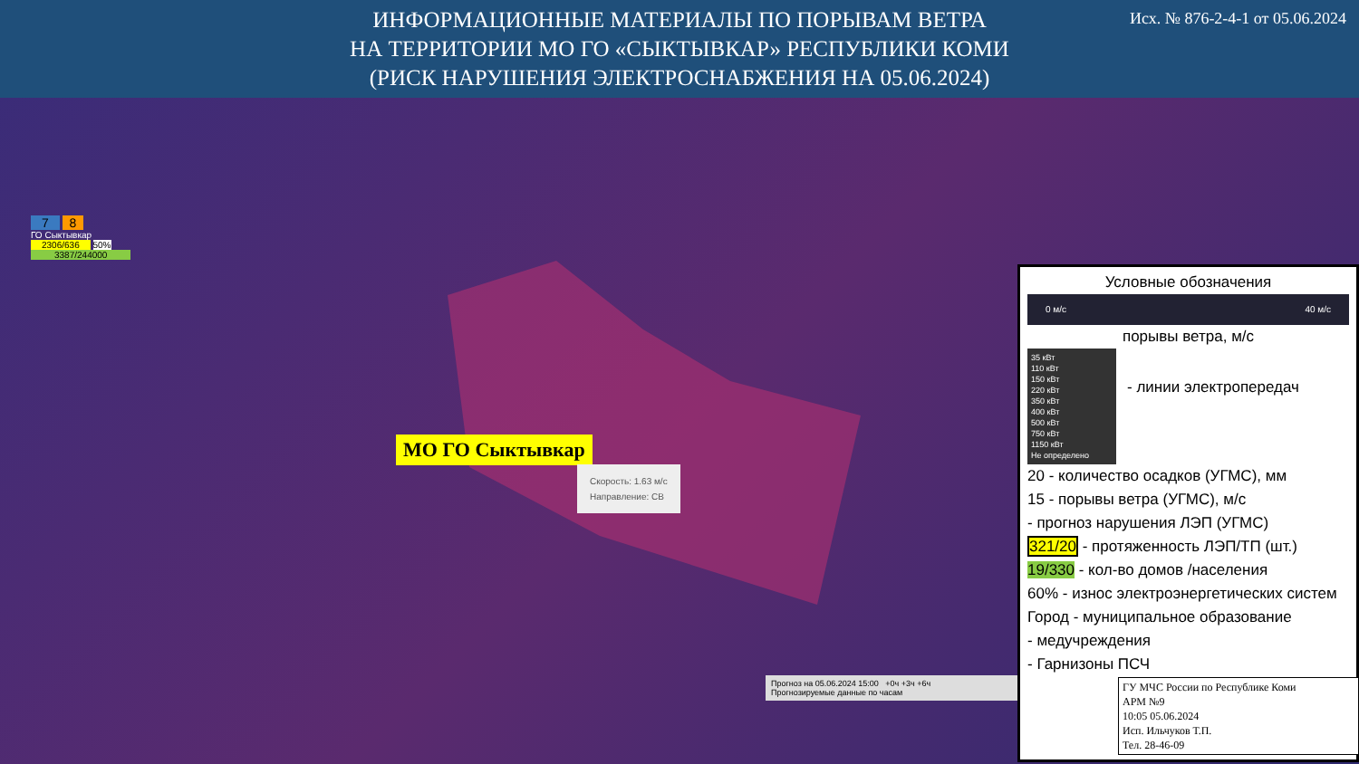ИНФОРМАЦИОННЫЕ МАТЕРИАЛЫ ПО ПОРЫВАМ ВЕТРА
НА ТЕРРИТОРИИ МО ГО «СЫКТЫВКАР» РЕСПУБЛИКИ КОМИ
(РИСК НАРУШЕНИЯ ЭЛЕКТРОСНАБЖЕНИЯ НА 05.06.2024)
Исх. № 876-2-4-1 от 05.06.2024
7 8
ГО Сыктывкар
2306/636 50%
3387/244000
МО ГО Сыктывкар
Скорость: 1.63 м/с
Направление: СВ
Прогноз на 05.06.2024 15:00 +0ч +3ч +6ч
Прогнозируемые данные по часам
Условные обозначения
0 м/с 40 м/с
порывы ветра, м/с
35 кВт
110 кВт
150 кВт
220 кВт
350 кВт
400 кВт
500 кВт
750 кВт
1150 кВт
Не определено
- линии электропередач
20 - количество осадков (УГМС), мм
15 - порывы ветра (УГМС), м/с
- прогноз нарушения ЛЭП (УГМС)
321/20 - протяженность ЛЭП/ТП (шт.)
19/330 - кол-во домов /населения
60% - износ электроэнергетических систем
Город - муниципальное образование
- медучреждения
- Гарнизоны ПСЧ
ГУ МЧС России по Республике Коми
АРМ №9
10:05 05.06.2024
Исп. Ильчуков Т.П.
Тел. 28-46-09